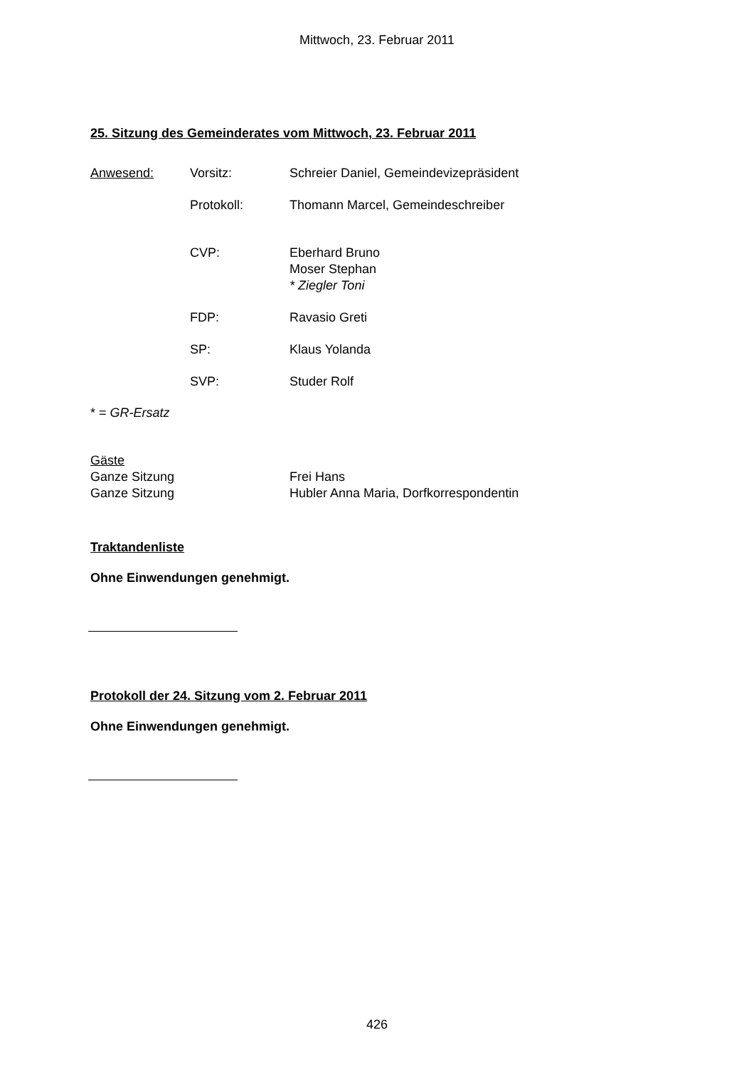Mittwoch, 23. Februar 2011
25. Sitzung des Gemeinderates vom Mittwoch, 23. Februar 2011
Anwesend: Vorsitz: Schreier Daniel, Gemeindevizepräsident
Protokoll: Thomann Marcel, Gemeindeschreiber
CVP: Eberhard Bruno
Moser Stephan
* Ziegler Toni
FDP: Ravasio Greti
SP: Klaus Yolanda
SVP: Studer Rolf
* = GR-Ersatz
Gäste
Ganze Sitzung Frei Hans
Ganze Sitzung Hubler Anna Maria, Dorfkorrespondentin
Traktandenliste
Ohne Einwendungen genehmigt.
Protokoll der 24. Sitzung vom 2. Februar 2011
Ohne Einwendungen genehmigt.
426